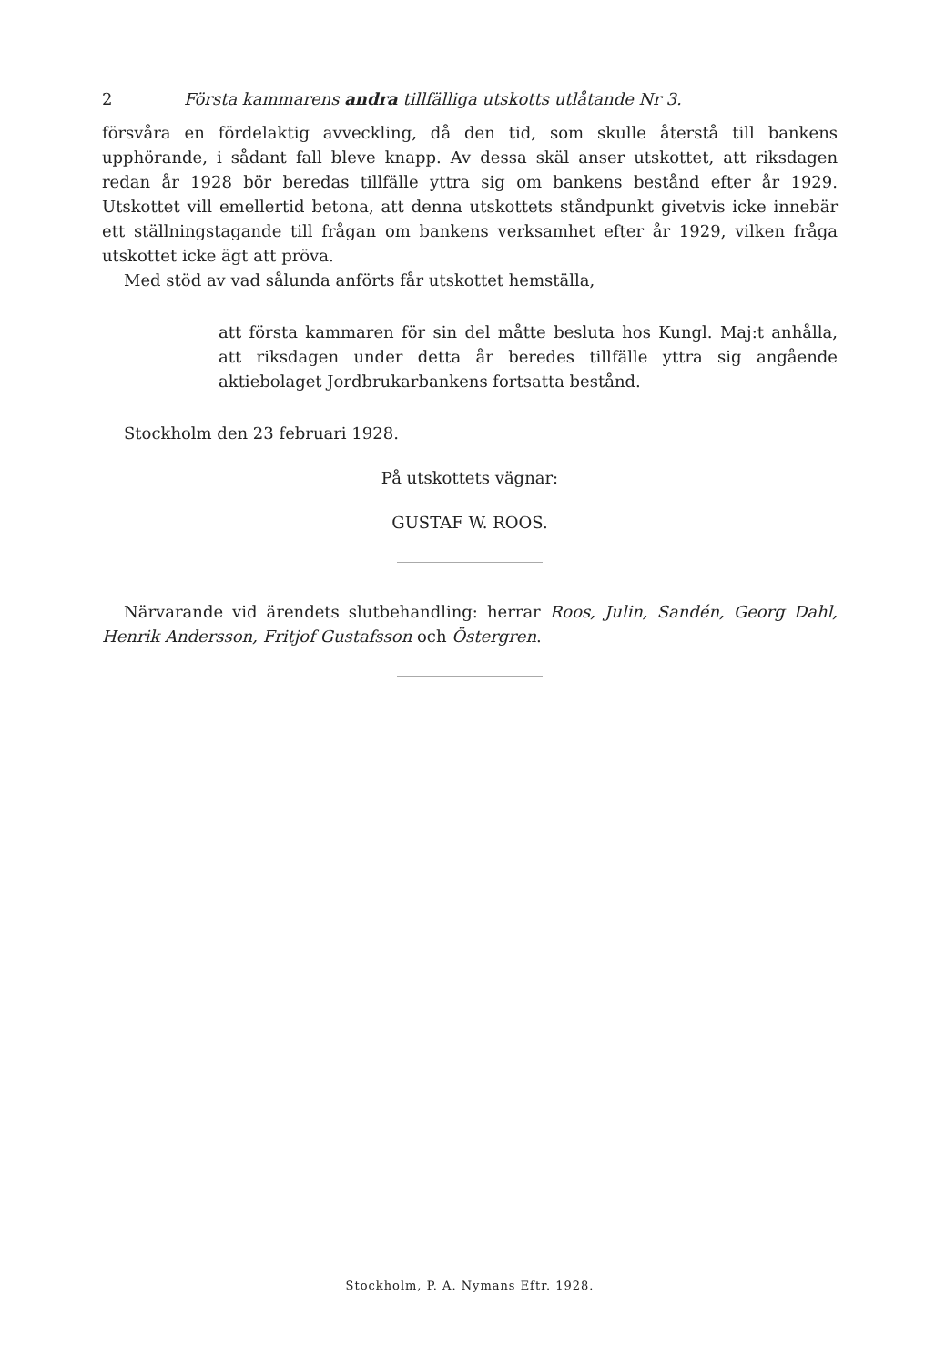2 Första kammarens andra tillfälliga utskotts utlåtande Nr 3.
försvåra en fördelaktig avveckling, då den tid, som skulle återstå till bankens upphörande, i sådant fall bleve knapp. Av dessa skäl anser utskottet, att riksdagen redan år 1928 bör beredas tillfälle yttra sig om bankens bestånd efter år 1929. Utskottet vill emellertid betona, att denna utskottets ståndpunkt givetvis icke innebär ett ställningstagande till frågan om bankens verksamhet efter år 1929, vilken fråga utskottet icke ägt att pröva.
Med stöd av vad sålunda anförts får utskottet hemställa,
att första kammaren för sin del måtte besluta hos Kungl. Maj:t anhålla, att riksdagen under detta år beredes tillfälle yttra sig angående aktiebolaget Jordbrukarbankens fortsatta bestånd.
Stockholm den 23 februari 1928.
På utskottets vägnar:
GUSTAF W. ROOS.
Närvarande vid ärendets slutbehandling: herrar Roos, Julin, Sandén, Georg Dahl, Henrik Andersson, Fritjof Gustafsson och Östergren.
Stockholm, P. A. Nymans Eftr. 1928.